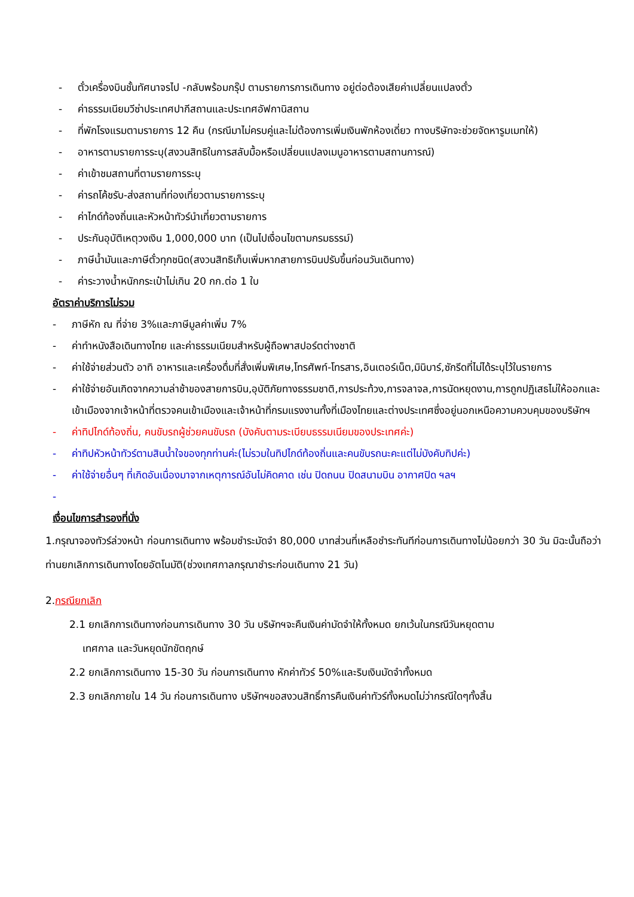- ตั๋วเครื่องบินชั้นทัศนาจรไป -กลับพร้อมกรุ๊ป ตามรายการการเดินทาง อยู่ต่อต้องเสียค่าเปลี่ยนแปลงตั๋ว
- ค่าธรรมเนียมวีซ่าประเทศปากีสถานและประเทศอัฟกานิสถาน
- ที่พักโรงแรมตามรายการ 12 คืน (กรณีมาไม่ครบคู่และไม่ต้องการเพิ่มเงินพักห้องเดี่ยว ทางบริษัทจะช่วยจัดหารูมเมทให้)
- อาหารตามรายการระบุ(สงวนสิทธิในการสลับมื้อหรือเปลี่ยนแปลงเมนูอาหารตามสถานการณ์)
- ค่าเข้าชมสถานที่ตามรายการระบุ
- ค่ารถโค้ชรับ-ส่งสถานที่ท่องเที่ยวตามรายการระบุ
- ค่าไกด์ท้องถิ่นและหัวหน้าทัวร์นำเที่ยวตามรายการ
- ประกันอุบัติเหตุวงเงิน 1,000,000 บาท (เป็นไปเงื่อนไขตามกรมธรรม์)
- ภาษีน้ำมันและภาษีตั๋วทุกชนิด(สงวนสิทธิเก็บเพิ่มหากสายการบินปรับขึ้นก่อนวันเดินทาง)
- ค่าระวางน้ำหนักกระเป๋าไม่เกิน 20 กก.ต่อ 1 ใบ
อัตราค่าบริการไม่รวม
- ภาษีหัก ณ ที่จ่าย 3%และภาษีมูลค่าเพิ่ม 7%
- ค่าทำหนังสือเดินทางไทย และค่าธรรมเนียมสำหรับผู้ถือพาสปอร์ตต่างชาติ
- ค่าใช้จ่ายส่วนตัว อาทิ อาหารและเครื่องดื่มที่สั่งเพิ่มพิเศษ,โทรศัพท์-โทรสาร,อินเตอร์เน็ต,มินิบาร์,ซักรีดที่ไม่ได้ระบุไว้ในรายการ
- ค่าใช้จ่ายอันเกิดจากความล่าช้าของสายการบิน,อุบัติภัยทางธรรมชาติ,การประท้วง,การจลาจล,การนัดหยุดงาน,การถูกปฏิเสธไม่ให้ออกและเข้าเมืองจากเจ้าหน้าที่ตรวจคนเข้าเมืองและเจ้าหน้าที่กรมแรงงานทั้งที่เมืองไทยและต่างประเทศซึ่งอยู่นอกเหนือความควบคุมของบริษัทฯ
- ค่าทิปไกด์ท้องถิ่น, คนขับรถผู้ช่วยคนขับรถ (บังคับตามระเบียบธรรมเนียมของประเทศค่ะ)
- ค่าทิปหัวหน้าทัวร์ตามสินน้ำใจของทุกท่านค่ะ(ไม่รวมในทิปไกด์ท้องถิ่นและคนขับรถนะคะแต่ไม่บังคับทิปค่ะ)
- ค่าใช้จ่ายอื่นๆ ที่เกิดอันเนื่องมาจากเหตุการณ์อันไม่คิดคาด เช่น ปิดถนน ปิดสนามบิน อากาศปิด ฯลฯ
-
เงื่อนไขการสำรองที่นั่ง
1.กรุณาจองทัวร์ล่วงหน้า ก่อนการเดินทาง พร้อมชำระมัดจำ 80,000 บาทส่วนที่เหลือชำระทันทีก่อนการเดินทางไม่น้อยกว่า 30 วัน มิฉะนั้นถือว่าท่านยกเลิกการเดินทางโดยอัตโนมัติ(ช่วงเทศกาลกรุณาชำระก่อนเดินทาง 21 วัน)
2.กรณียกเลิก
2.1 ยกเลิกการเดินทางก่อนการเดินทาง 30 วัน บริษัทฯจะคืนเงินค่ามัดจำให้ทั้งหมด ยกเว้นในกรณีวันหยุดตาม
เทศกาล และวันหยุดนักขัตฤกษ์
2.2 ยกเลิกการเดินทาง 15-30 วัน ก่อนการเดินทาง หักค่าทัวร์ 50%และริบเงินมัดจำทั้งหมด
2.3 ยกเลิกภายใน 14 วัน ก่อนการเดินทาง บริษัทฯขอสงวนสิทธิ์การคืนเงินค่าทัวร์ทั้งหมดไม่ว่ากรณีใดๆทั้งสิ้น